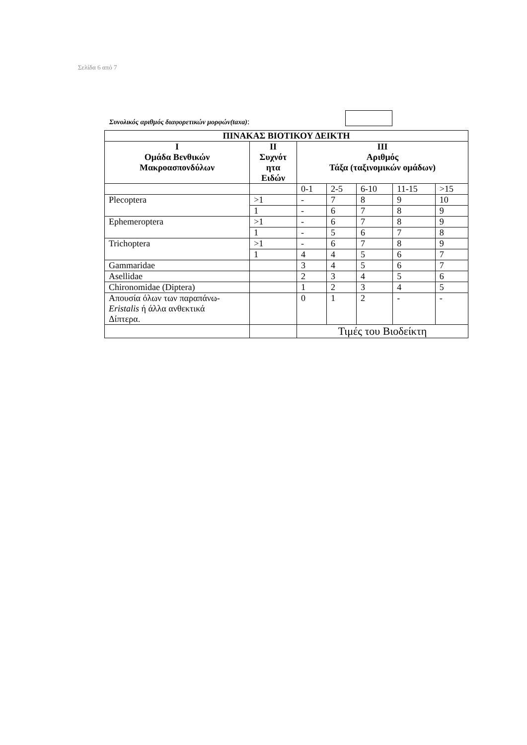Σελίδα 6 από 7
Συνολικός αριθμός διαφορετικών μορφών(taxa):
| ΠΙΝΑΚΑΣ ΒΙΟΤΙΚΟΥ ΔΕΙΚΤΗ | | | | | | |
| --- | --- | --- | --- | --- | --- | --- |
| I Ομάδα Βενθικών Μακροασπονδύλων | II Συχνότ ητα Ειδών | III Αριθμός Τάξα (ταξινομικών ομάδων) | | | | |
| | | 0-1 | 2-5 | 6-10 | 11-15 | >15 |
| Plecoptera | >1 | - | 7 | 8 | 9 | 10 |
| | 1 | - | 6 | 7 | 8 | 9 |
| Ephemeroptera | >1 | - | 6 | 7 | 8 | 9 |
| | 1 | - | 5 | 6 | 7 | 8 |
| Trichoptera | >1 | - | 6 | 7 | 8 | 9 |
| | 1 | 4 | 4 | 5 | 6 | 7 |
| Gammaridae | | 3 | 4 | 5 | 6 | 7 |
| Asellidae | | 2 | 3 | 4 | 5 | 6 |
| Chironomidae (Diptera) | | 1 | 2 | 3 | 4 | 5 |
| Απουσία όλων των παραπάνω- Eristalis ή άλλα ανθεκτικά Δίπτερα. | | 0 | 1 | 2 | - | - |
| | | Τιμές του Βιοδείκτη | | | | |